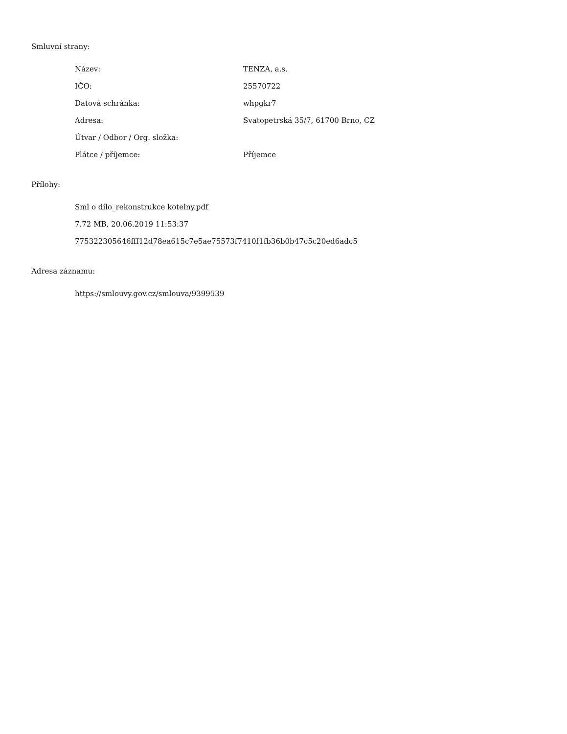Smluvní strany:
| Název: | TENZA, a.s. |
| IČO: | 25570722 |
| Datová schránka: | whpgkr7 |
| Adresa: | Svatopetrská 35/7, 61700 Brno, CZ |
| Útvar / Odbor / Org. složka: | |
| Plátce / příjemce: | Příjemce |
Přílohy:
Sml o dílo_rekonstrukce kotelny.pdf
7.72 MB, 20.06.2019 11:53:37
775322305646fff12d78ea615c7e5ae75573f7410f1fb36b0b47c5c20ed6adc5
Adresa záznamu:
https://smlouvy.gov.cz/smlouva/9399539